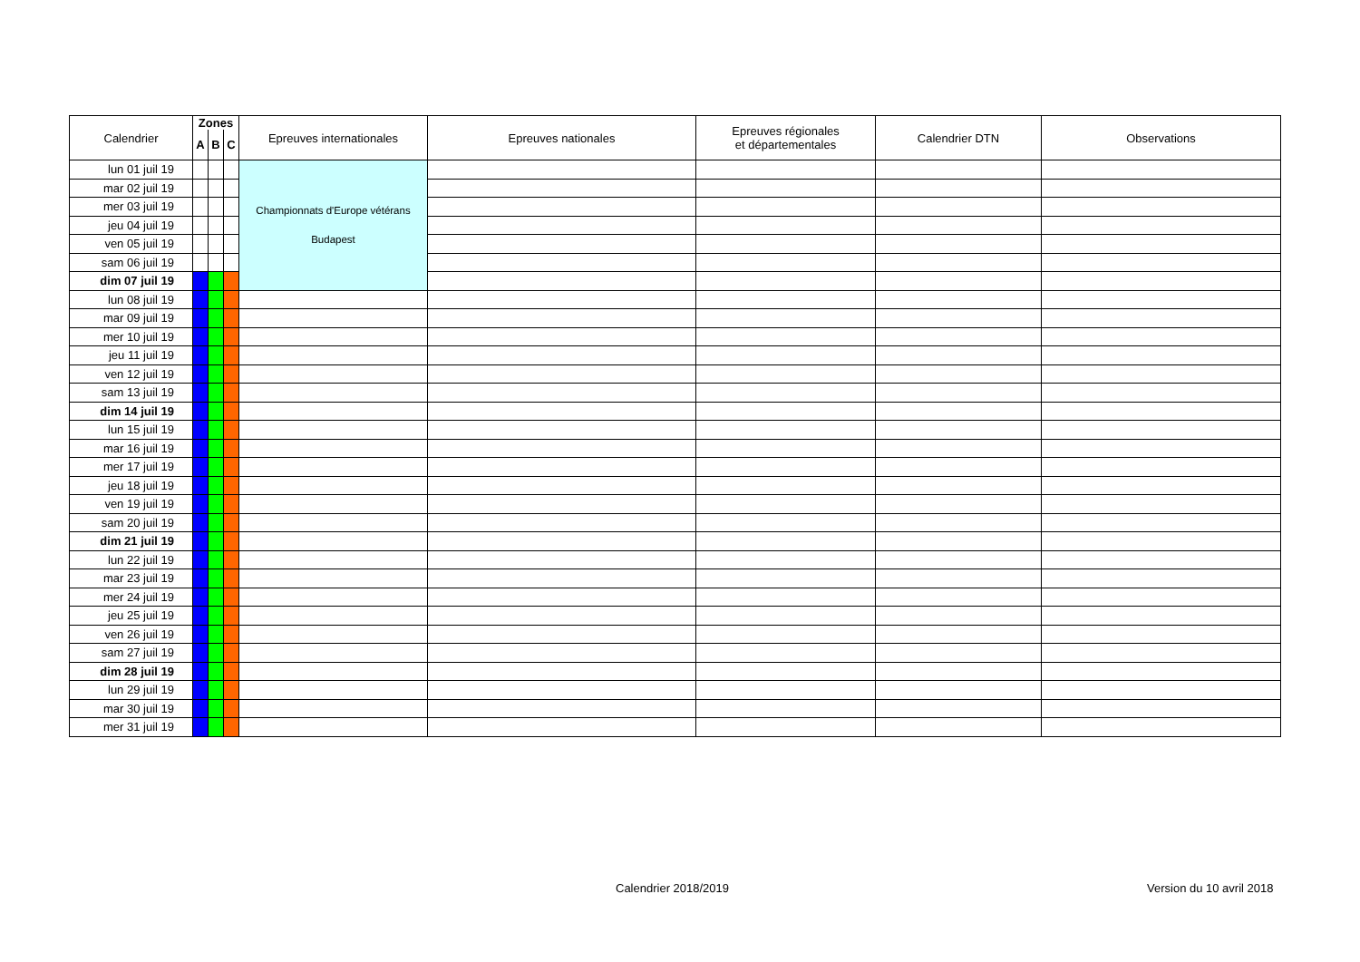| Calendrier | Zones | | | Epreuves internationales | Epreuves nationales | Epreuves régionales et départementales | Calendrier DTN | Observations |
| --- | --- | --- | --- | --- | --- | --- | --- | --- |
| | A | B | C | | | | | |
| lun 01 juil 19 | | | | Championnats d'Europe vétérans Budapest | | | | |
| mar 02 juil 19 | | | | | | | | |
| mer 03 juil 19 | | | | | | | | |
| jeu 04 juil 19 | | | | | | | | |
| ven 05 juil 19 | | | | | | | | |
| sam 06 juil 19 | | | | | | | | |
| dim 07 juil 19 | | | | | | | | |
| lun 08 juil 19 | | | | | | | | |
| mar 09 juil 19 | | | | | | | | |
| mer 10 juil 19 | | | | | | | | |
| jeu 11 juil 19 | | | | | | | | |
| ven 12 juil 19 | | | | | | | | |
| sam 13 juil 19 | | | | | | | | |
| dim 14 juil 19 | | | | | | | | |
| lun 15 juil 19 | | | | | | | | |
| mar 16 juil 19 | | | | | | | | |
| mer 17 juil 19 | | | | | | | | |
| jeu 18 juil 19 | | | | | | | | |
| ven 19 juil 19 | | | | | | | | |
| sam 20 juil 19 | | | | | | | | |
| dim 21 juil 19 | | | | | | | | |
| lun 22 juil 19 | | | | | | | | |
| mar 23 juil 19 | | | | | | | | |
| mer 24 juil 19 | | | | | | | | |
| jeu 25 juil 19 | | | | | | | | |
| ven 26 juil 19 | | | | | | | | |
| sam 27 juil 19 | | | | | | | | |
| dim 28 juil 19 | | | | | | | | |
| lun 29 juil 19 | | | | | | | | |
| mar 30 juil 19 | | | | | | | | |
| mer 31 juil 19 | | | | | | | | |
Calendrier 2018/2019 Version du 10 avril 2018